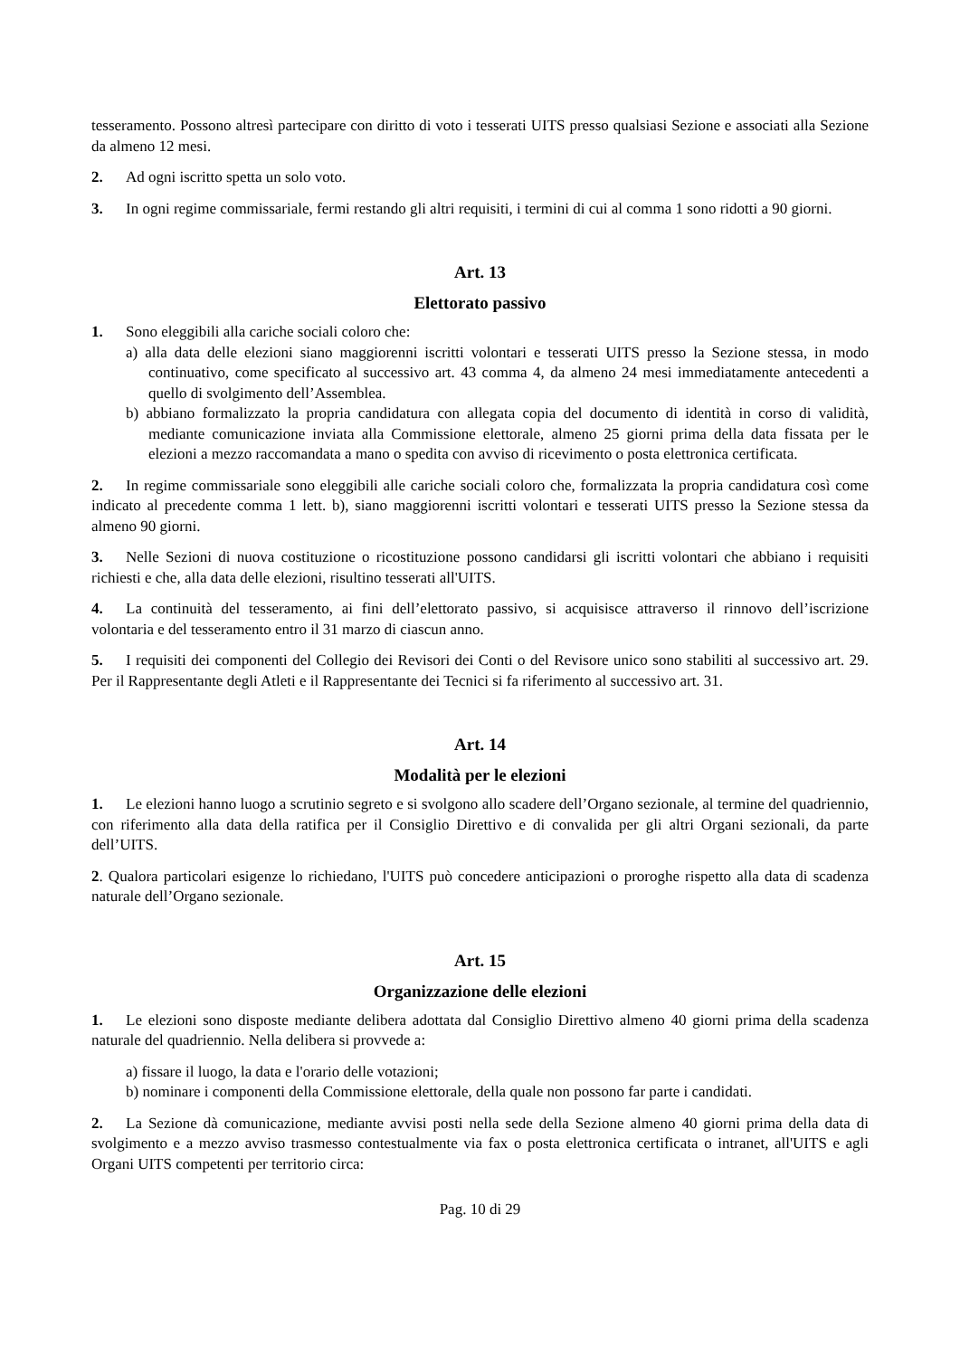tesseramento. Possono altresì partecipare con diritto di voto i tesserati UITS presso qualsiasi Sezione e associati alla Sezione da almeno 12 mesi.
2. Ad ogni iscritto spetta un solo voto.
3. In ogni regime commissariale, fermi restando gli altri requisiti, i termini di cui al comma 1 sono ridotti a 90 giorni.
Art. 13
Elettorato passivo
1. Sono eleggibili alla cariche sociali coloro che:
a) alla data delle elezioni siano maggiorenni iscritti volontari e tesserati UITS presso la Sezione stessa, in modo continuativo, come specificato al successivo art. 43 comma 4, da almeno 24 mesi immediatamente antecedenti a quello di svolgimento dell’Assemblea.
b) abbiano formalizzato la propria candidatura con allegata copia del documento di identità in corso di validità, mediante comunicazione inviata alla Commissione elettorale, almeno 25 giorni prima della data fissata per le elezioni a mezzo raccomandata a mano o spedita con avviso di ricevimento o posta elettronica certificata.
2. In regime commissariale sono eleggibili alle cariche sociali coloro che, formalizzata la propria candidatura così come indicato al precedente comma 1 lett. b), siano maggiorenni iscritti volontari e tesserati UITS presso la Sezione stessa da almeno 90 giorni.
3. Nelle Sezioni di nuova costituzione o ricostituzione possono candidarsi gli iscritti volontari che abbiano i requisiti richiesti e che, alla data delle elezioni, risultino tesserati all'UITS.
4. La continuità del tesseramento, ai fini dell’elettorato passivo, si acquisisce attraverso il rinnovo dell’iscrizione volontaria e del tesseramento entro il 31 marzo di ciascun anno.
5. I requisiti dei componenti del Collegio dei Revisori dei Conti o del Revisore unico sono stabiliti al successivo art. 29. Per il Rappresentante degli Atleti e il Rappresentante dei Tecnici si fa riferimento al successivo art. 31.
Art. 14
Modalità per le elezioni
1. Le elezioni hanno luogo a scrutinio segreto e si svolgono allo scadere dell’Organo sezionale, al termine del quadriennio, con riferimento alla data della ratifica per il Consiglio Direttivo e di convalida per gli altri Organi sezionali, da parte dell’UITS.
2. Qualora particolari esigenze lo richiedano, l'UITS può concedere anticipazioni o proroghe rispetto alla data di scadenza naturale dell’Organo sezionale.
Art. 15
Organizzazione delle elezioni
1. Le elezioni sono disposte mediante delibera adottata dal Consiglio Direttivo almeno 40 giorni prima della scadenza naturale del quadriennio. Nella delibera si provvede a:
a) fissare il luogo, la data e l'orario delle votazioni;
b) nominare i componenti della Commissione elettorale, della quale non possono far parte i candidati.
2. La Sezione dà comunicazione, mediante avvisi posti nella sede della Sezione almeno 40 giorni prima della data di svolgimento e a mezzo avviso trasmesso contestualmente via fax o posta elettronica certificata o intranet, all'UITS e agli Organi UITS competenti per territorio circa:
Pag. 10 di 29